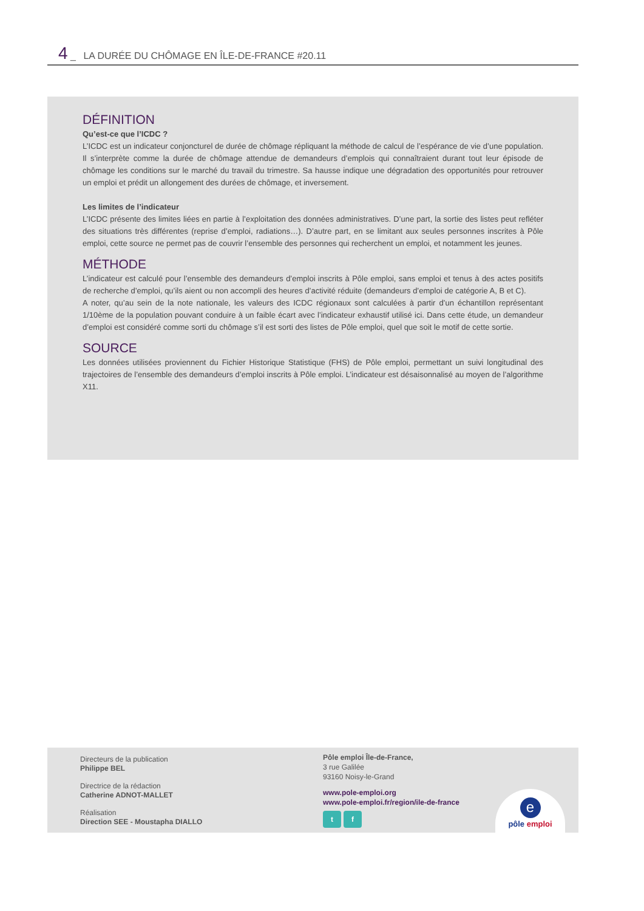4 _ LA DURÉE DU CHÔMAGE EN ÎLE-DE-FRANCE #20.11
DÉFINITION
Qu’est-ce que l’ICDC ?
L’ICDC est un indicateur conjoncturel de durée de chômage répliquant la méthode de calcul de l’espérance de vie d’une population. Il s’interprète comme la durée de chômage attendue de demandeurs d’emplois qui connaîtraient durant tout leur épisode de chômage les conditions sur le marché du travail du trimestre. Sa hausse indique une dégradation des opportunités pour retrouver un emploi et prédit un allongement des durées de chômage, et inversement.
Les limites de l’indicateur
L’ICDC présente des limites liées en partie à l’exploitation des données administratives. D’une part, la sortie des listes peut refléter des situations très différentes (reprise d’emploi, radiations…). D’autre part, en se limitant aux seules personnes inscrites à Pôle emploi, cette source ne permet pas de couvrir l’ensemble des personnes qui recherchent un emploi, et notamment les jeunes.
MÉTHODE
L’indicateur est calculé pour l’ensemble des demandeurs d’emploi inscrits à Pôle emploi, sans emploi et tenus à des actes positifs de recherche d’emploi, qu’ils aient ou non accompli des heures d’activité réduite (demandeurs d’emploi de catégorie A, B et C).
A noter, qu’au sein de la note nationale, les valeurs des ICDC régionaux sont calculées à partir d’un échantillon représentant 1/10ème de la population pouvant conduire à un faible écart avec l’indicateur exhaustif utilisé ici. Dans cette étude, un demandeur d’emploi est considéré comme sorti du chômage s’il est sorti des listes de Pôle emploi, quel que soit le motif de cette sortie.
SOURCE
Les données utilisées proviennent du Fichier Historique Statistique (FHS) de Pôle emploi, permettant un suivi longitudinal des trajectoires de l’ensemble des demandeurs d’emploi inscrits à Pôle emploi. L’indicateur est désaisonnalisé au moyen de l’algorithme X11.
Directeurs de la publication
Philippe BEL
Directrice de la rédaction
Catherine ADNOT-MALLET
Réalisation
Direction SEE - Moustapha DIALLO
Pôle emploi Île-de-France,
3 rue Galilée
93160 Noisy-le-Grand
www.pole-emploi.org
www.pole-emploi.fr/region/ile-de-france
t f
e
pôle emploi